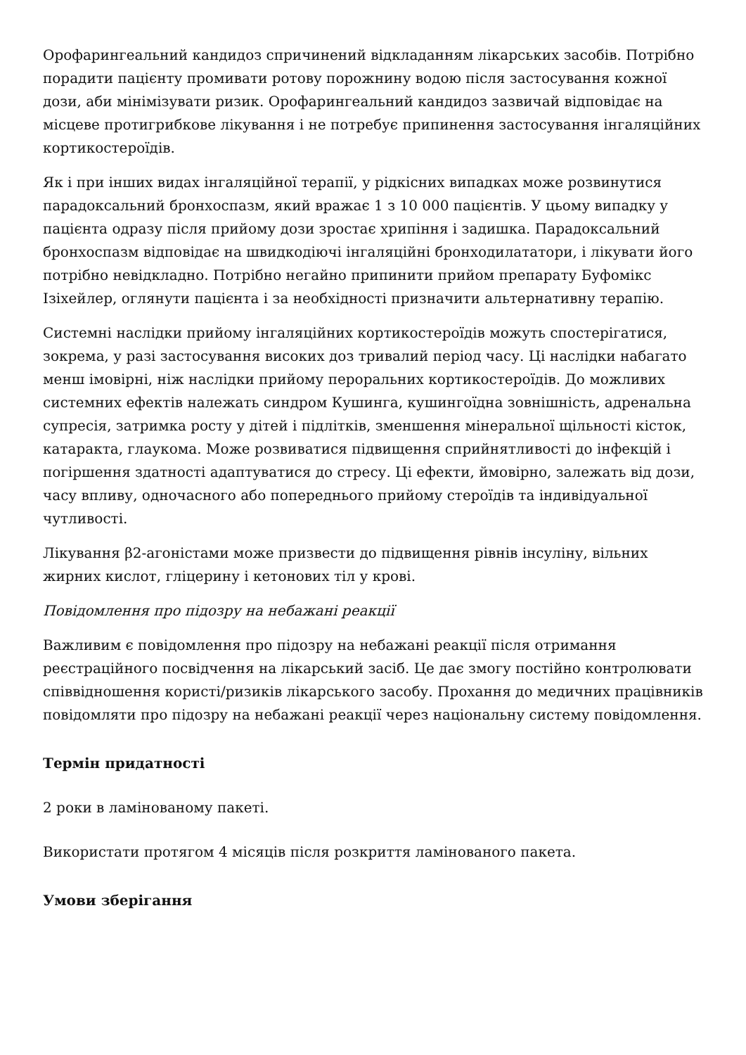Орофарингеальний кандидоз спричинений відкладанням лікарських засобів. Потрібно порадити пацієнту промивати ротову порожнину водою після застосування кожної дози, аби мінімізувати ризик. Орофарингеальний кандидоз зазвичай відповідає на місцеве протигрибкове лікування і не потребує припинення застосування інгаляційних кортикостероїдів.
Як і при інших видах інгаляційної терапії, у рідкісних випадках може розвинутися парадоксальний бронхоспазм, який вражає 1 з 10 000 пацієнтів. У цьому випадку у пацієнта одразу після прийому дози зростає хрипіння і задишка. Парадоксальний бронхоспазм відповідає на швидкодіючі інгаляційні бронходилататори, і лікувати його потрібно невідкладно. Потрібно негайно припинити прийом препарату Буфомікс Ізіхейлер, оглянути пацієнта і за необхідності призначити альтернативну терапію.
Системні наслідки прийому інгаляційних кортикостероїдів можуть спостерігатися, зокрема, у разі застосування високих доз тривалий період часу. Ці наслідки набагато менш імовірні, ніж наслідки прийому пероральних кортикостероїдів. До можливих системних ефектів належать синдром Кушинга, кушингоїдна зовнішність, адренальна супресія, затримка росту у дітей і підлітків, зменшення мінеральної щільності кісток, катаракта, глаукома. Може розвиватися підвищення сприйнятливості до інфекцій і погіршення здатності адаптуватися до стресу. Ці ефекти, ймовірно, залежать від дози, часу впливу, одночасного або попереднього прийому стероїдів та індивідуальної чутливості.
Лікування β2-агоністами може призвести до підвищення рівнів інсуліну, вільних жирних кислот, гліцерину і кетонових тіл у крові.
Повідомлення про підозру на небажані реакції
Важливим є повідомлення про підозру на небажані реакції після отримання реєстраційного посвідчення на лікарський засіб. Це дає змогу постійно контролювати співвідношення користі/ризиків лікарського засобу. Прохання до медичних працівників повідомляти про підозру на небажані реакції через національну систему повідомлення.
Термін придатності
2 роки в ламінованому пакеті.
Використати протягом 4 місяців після розкриття ламінованого пакета.
Умови зберігання